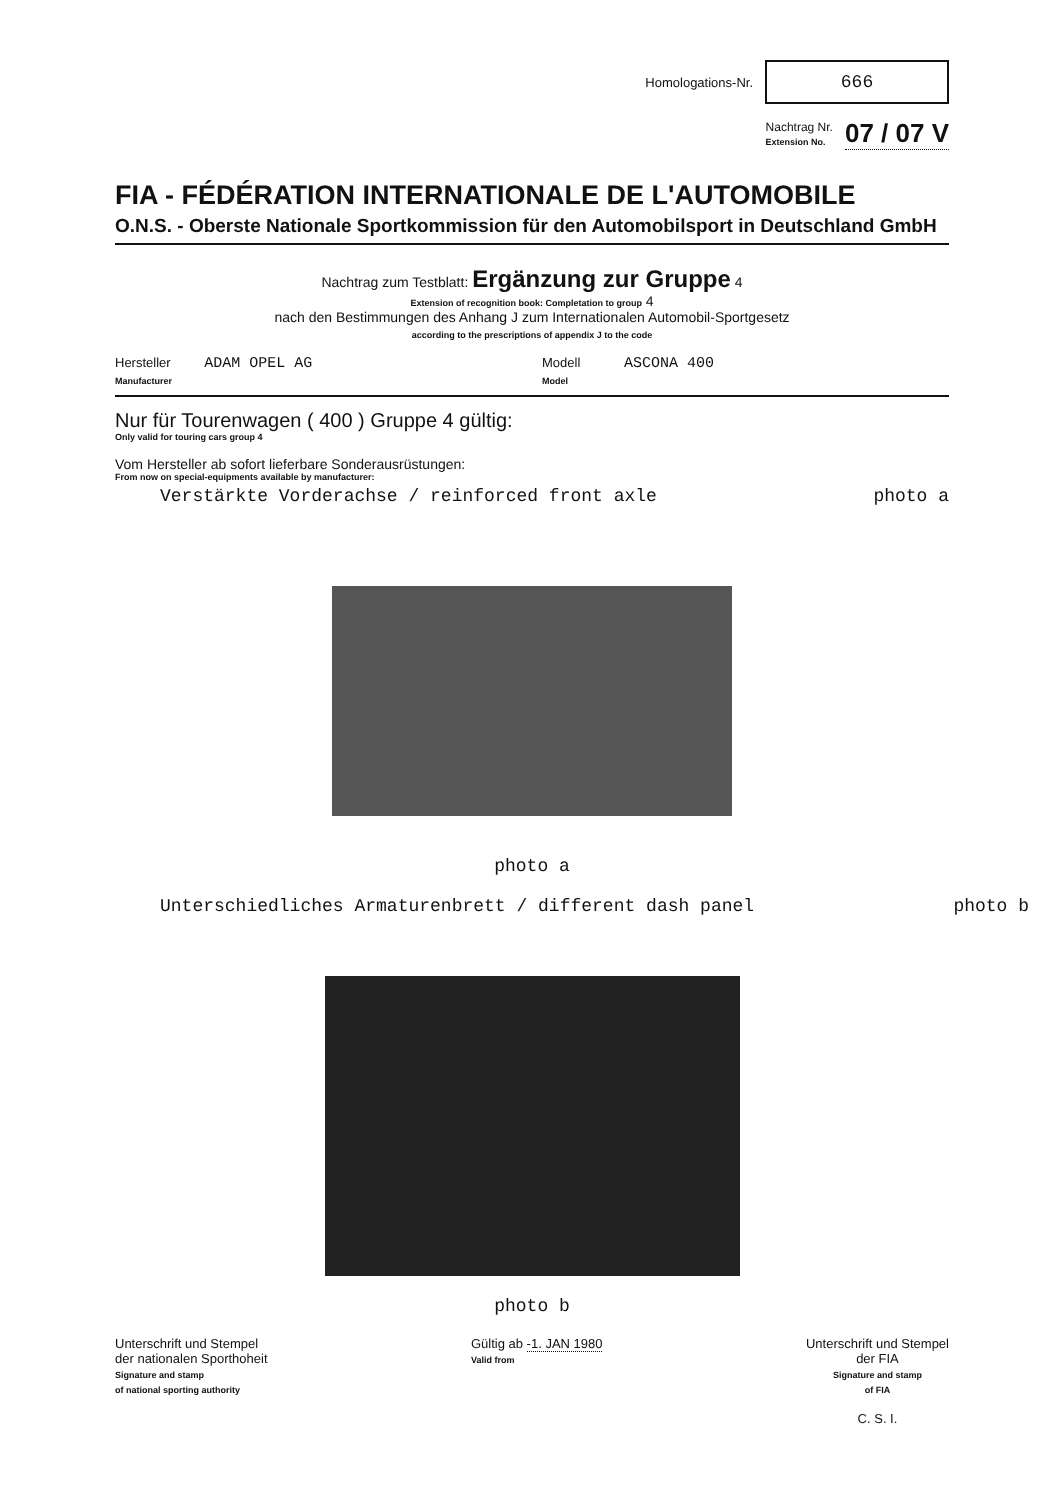Homologations-Nr.
666
Nachtrag Nr.
Extension No. 07 / 07 V
FIA - FÉDÉRATION INTERNATIONALE DE L'AUTOMOBILE
O.N.S. - Oberste Nationale Sportkommission für den Automobilsport in Deutschland GmbH
Nachtrag zum Testblatt: Ergänzung zur Gruppe 4
Extension of recognition book: Completation to group 4
nach den Bestimmungen des Anhang J zum Internationalen Automobil-Sportgesetz
according to the prescriptions of appendix J to the code
Hersteller ADAM OPEL AG
Manufacturer
Modell ASCONA 400
Model
Nur für Tourenwagen ( 400 ) Gruppe 4 gültig:
Only valid for touring cars group 4
Vom Hersteller ab sofort lieferbare Sonderausrüstungen:
From now on special-equipments available by manufacturer:
Verstärkte Vorderachse / reinforced front axle photo a
photo a
Unterschiedliches Armaturenbrett / different dash panel photo b
photo b
Unterschrift und Stempel
der nationalen Sporthoheit
Signature and stamp
of national sporting authority
Gültig ab -1. JAN 1980
Valid from
Unterschrift und Stempel
der FIA
Signature and stamp
of FIA
C. S. I.